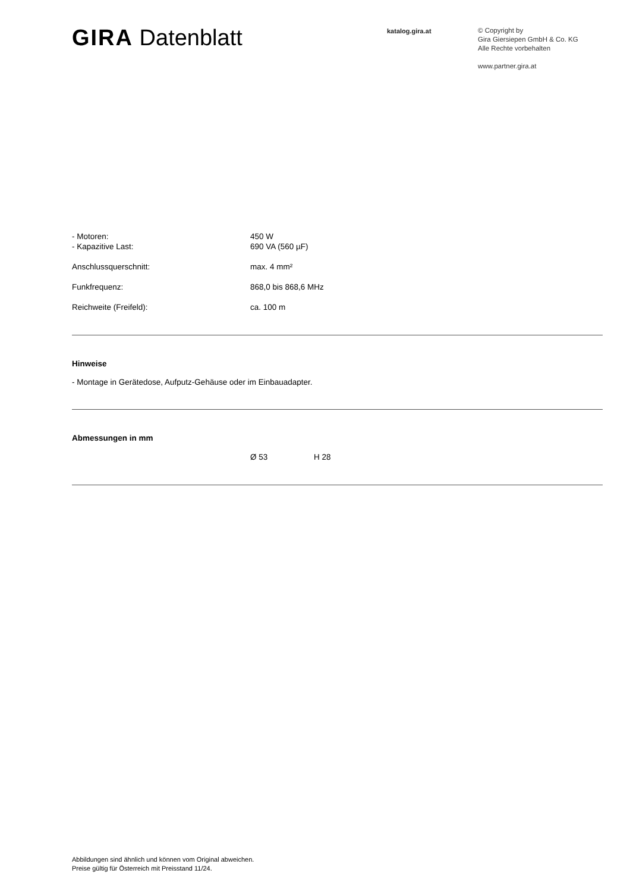GIRA Datenblatt
katalog.gira.at
© Copyright by
Gira Giersiepen GmbH & Co. KG
Alle Rechte vorbehalten
www.partner.gira.at
- Motoren: 450 W
- Kapazitive Last: 690 VA (560 µF)
Anschlussquerschnitt: max. 4 mm²
Funkfrequenz: 868,0 bis 868,6 MHz
Reichweite (Freifeld): ca. 100 m
Hinweise
- Montage in Gerätedose, Aufputz-Gehäuse oder im Einbauadapter.
Abmessungen in mm
Ø 53 H 28
Abbildungen sind ähnlich und können vom Original abweichen.
Preise gültig für Österreich mit Preisstand 11/24.